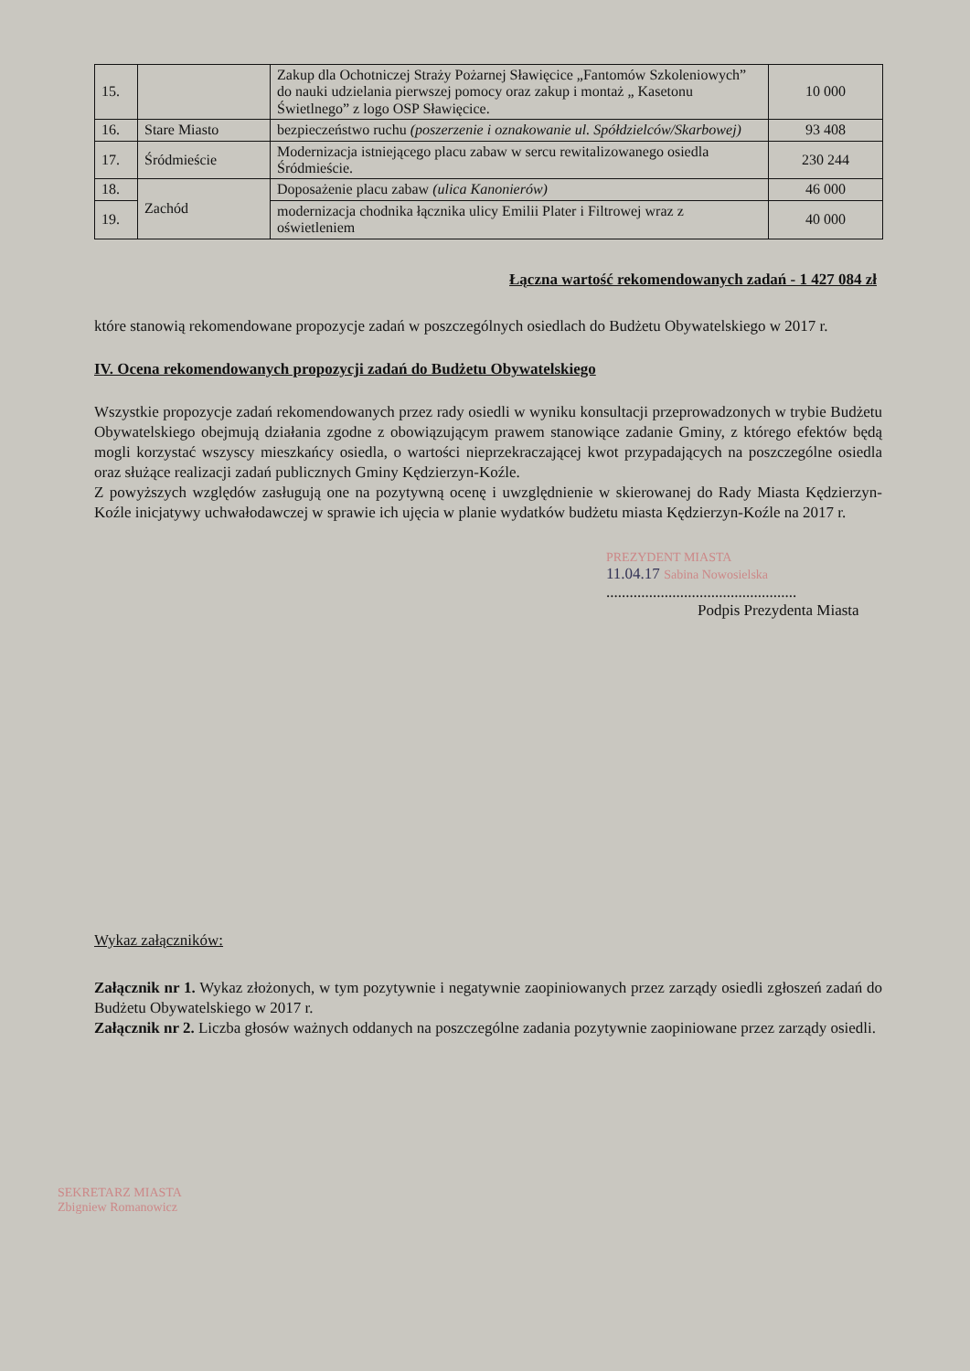| 15. | | Zakup dla Ochotniczej Straży Pożarnej Sławięcice „Fantomów Szkoleniowych” do nauki udzielania pierwszej pomocy oraz zakup i montaż „ Kasetonu Świetlnego” z logo OSP Sławięcice. | 10 000 |
| 16. | Stare Miasto | bezpieczeństwo ruchu (poszerzenie i oznakowanie ul. Spółdzielców/Skarbowej) | 93 408 |
| 17. | Śródmieście | Modernizacja istniejącego placu zabaw w sercu rewitalizowanego osiedla Śródmieście. | 230 244 |
| 18. | Zachód | Doposażenie placu zabaw (ulica Kanonierów) | 46 000 |
| 19. | | modernizacja chodnika łącznika ulicy Emilii Plater i Filtrowej wraz z oświetleniem | 40 000 |
Łączna wartość rekomendowanych zadań - 1 427 084 zł
które stanowią rekomendowane propozycje zadań w poszczególnych osiedlach do Budżetu Obywatelskiego w 2017 r.
IV. Ocena rekomendowanych propozycji zadań do Budżetu Obywatelskiego
Wszystkie propozycje zadań rekomendowanych przez rady osiedli w wyniku konsultacji przeprowadzonych w trybie Budżetu Obywatelskiego obejmują działania zgodne z obowiązującym prawem stanowiące zadanie Gminy, z którego efektów będą mogli korzystać wszyscy mieszkańcy osiedla, o wartości nieprzekraczającej kwot przypadających na poszczególne osiedla oraz służące realizacji zadań publicznych Gminy Kędzierzyn-Koźle.
Z powyższych względów zasługują one na pozytywną ocenę i uwzględnienie w skierowanej do Rady Miasta Kędzierzyn-Koźle inicjatywy uchwałodawczej w sprawie ich ujęcia w planie wydatków budżetu miasta Kędzierzyn-Koźle na 2017 r.
PREZYDENT MIASTA
11.04.17 Sabina Nowosielska
.................................................
Podpis Prezydenta Miasta
Wykaz załączników:
Załącznik nr 1. Wykaz złożonych, w tym pozytywnie i negatywnie zaopiniowanych przez zarządy osiedli zgłoszeń zadań do Budżetu Obywatelskiego w 2017 r.
Załącznik nr 2. Liczba głosów ważnych oddanych na poszczególne zadania pozytywnie zaopiniowane przez zarządy osiedli.
SEKRETARZ MIASTA
Zbigniew Romanowicz